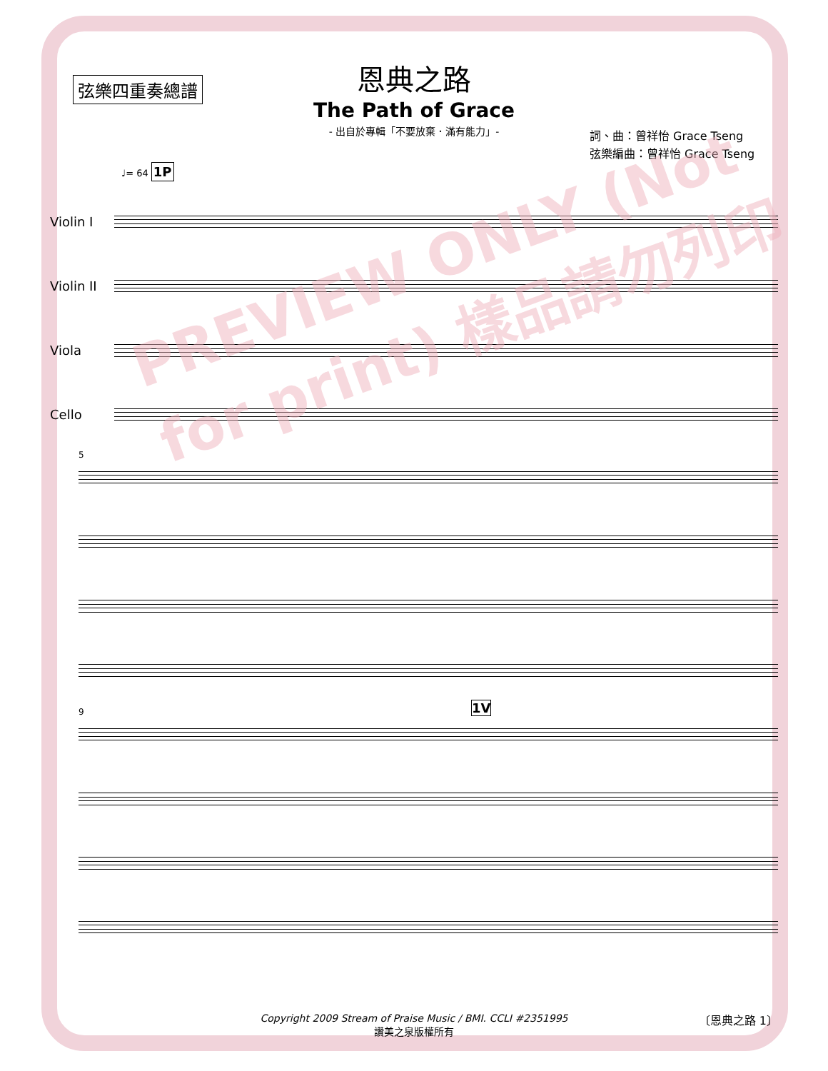弦樂四重奏總譜
恩典之路
The Path of Grace
- 出自於專輯「不要放棄．滿有能力」-
詞、曲：曾祥怡 Grace Tseng
弦樂編曲：曾祥怡 Grace Tseng
♩= 64 1P
Violin I
Violin II
Viola
Cello
5
9 1V
PREVIEW ONLY (Not for print) 樣品請勿列印
Copyright 2009 Stream of Praise Music / BMI. CCLI #2351995
讚美之泉版權所有
〔恩典之路 1〕